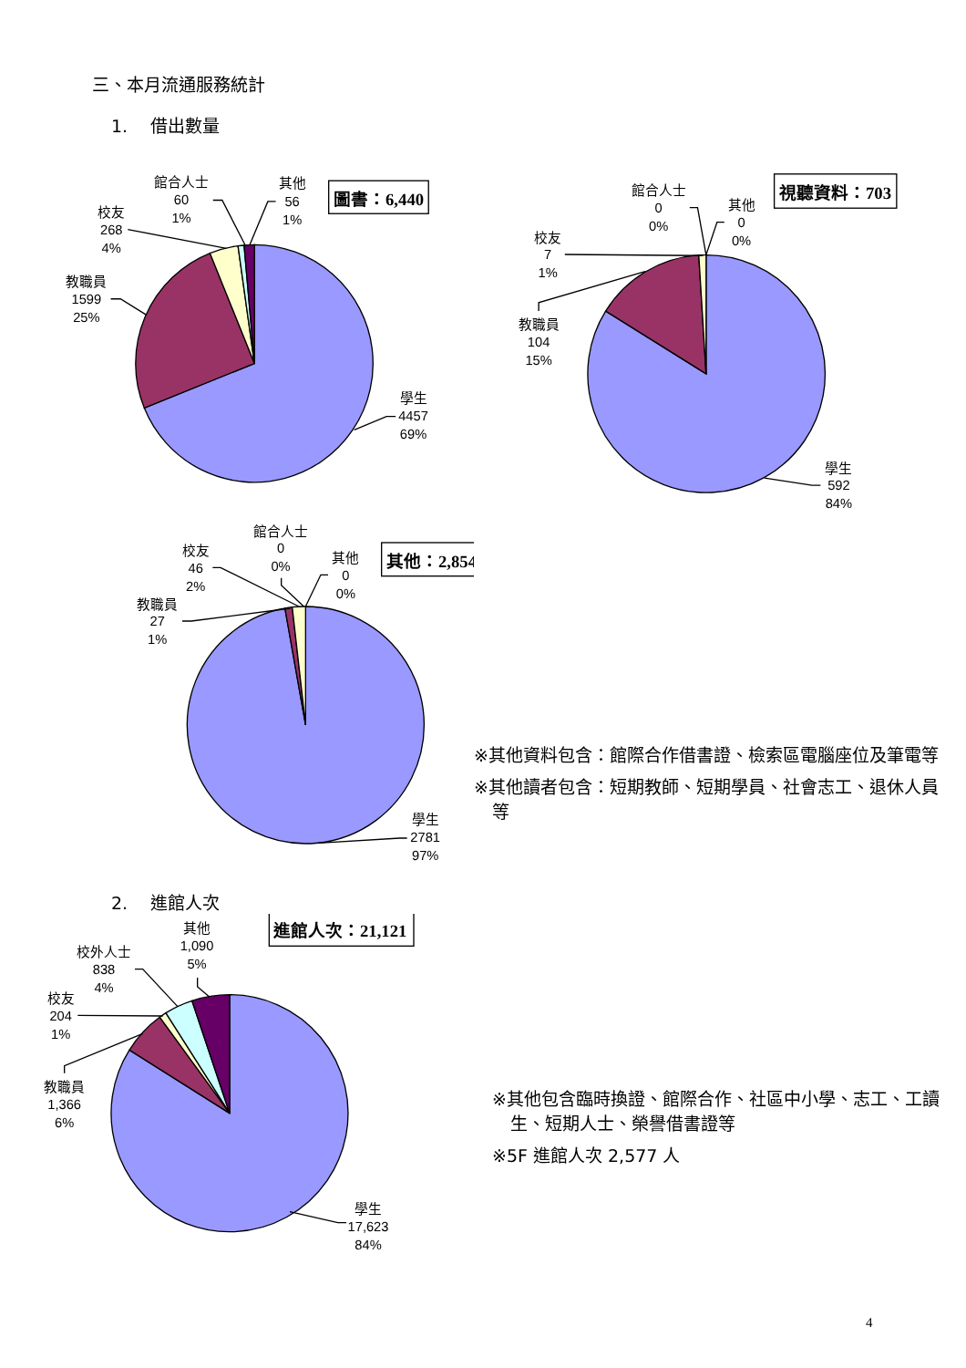三、本月流通服務統計
1. 借出數量
圖書：6,440
館合人士
60
1%
其他
56
1%
校友
268
4%
教職員
1599
25%
學生
4457
69%
視聽資料：703
館合人士
0
0%
其他
0
0%
校友
7
1%
教職員
104
15%
學生
592
84%
其他：2,854
館合人士
0
0%
其他
0
0%
校友
46
2%
教職員
27
1%
學生
2781
97%
※其他資料包含：館際合作借書證、檢索區電腦座位及筆電等
※其他讀者包含：短期教師、短期學員、社會志工、退休人員等
2. 進館人次
進館人次：21,121
其他
1,090
5%
校外人士
838
4%
校友
204
1%
教職員
1,366
6%
學生
17,623
84%
※其他包含臨時換證、館際合作、社區中小學、志工、工讀生、短期人士、榮譽借書證等
※5F 進館人次 2,577 人
4